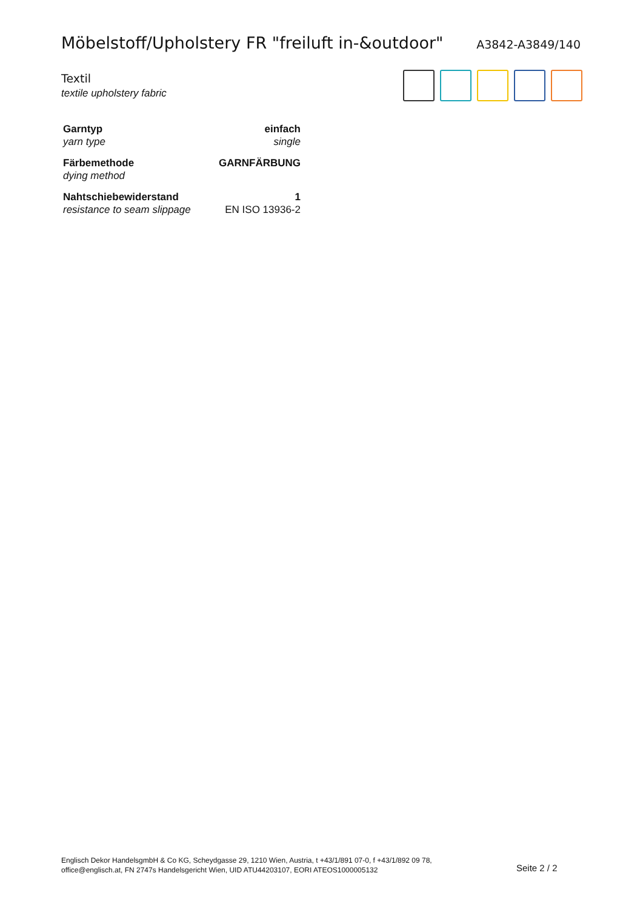Möbelstoff/Upholstery FR "freiluft in-&outdoor"
A3842-A3849/140
Textil
textile upholstery fabric
| Garntyp yarn type | einfach single |
| Färbemethode dying method | GARNFÄRBUNG |
| Nahtschiebewiderstand resistance to seam slippage | 1 EN ISO 13936-2 |
Englisch Dekor HandelsgmbH & Co KG, Scheydgasse 29, 1210 Wien, Austria, t +43/1/891 07-0, f +43/1/892 09 78,
office@englisch.at, FN 2747s Handelsgericht Wien, UID ATU44203107, EORI ATEOS1000005132
Seite 2 / 2